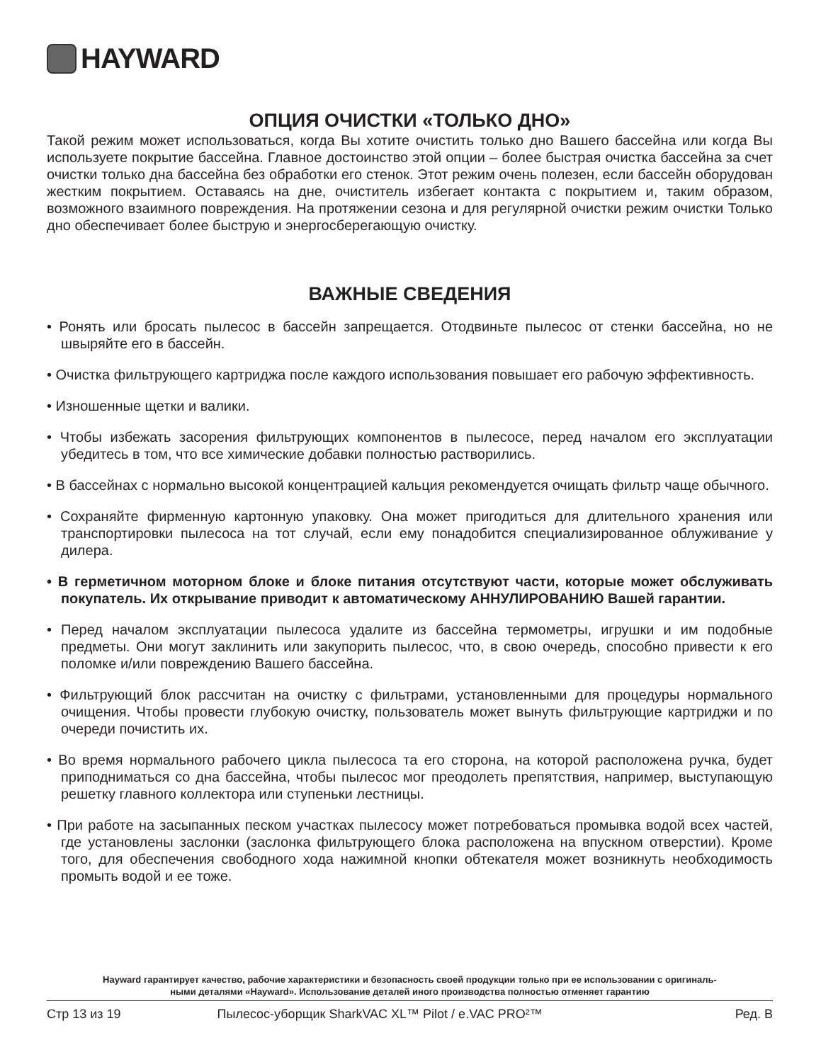HAYWARD
ОПЦИЯ ОЧИСТКИ «ТОЛЬКО ДНО»
Такой режим может использоваться, когда Вы хотите очистить только дно Вашего бассейна или когда Вы используете покрытие бассейна. Главное достоинство этой опции – более быстрая очистка бассейна за счет очистки только дна бассейна без обработки его стенок. Этот режим очень полезен, если бассейн оборудован жестким покрытием. Оставаясь на дне, очиститель избегает контакта с покрытием и, таким образом, возможного взаимного повреждения. На протяжении сезона и для регулярной очистки режим очистки Только дно обеспечивает более быструю и энергосберегающую очистку.
ВАЖНЫЕ СВЕДЕНИЯ
• Ронять или бросать пылесос в бассейн запрещается. Отодвиньте пылесос от стенки бассейна, но не швыряйте его в бассейн.
• Очистка фильтрующего картриджа после каждого использования повышает его рабочую эффективность.
• Изношенные щетки и валики.
• Чтобы избежать засорения фильтрующих компонентов в пылесосе, перед началом его эксплуатации убедитесь в том, что все химические добавки полностью растворились.
• В бассейнах с нормально высокой концентрацией кальция рекомендуется очищать фильтр чаще обычного.
• Сохраняйте фирменную картонную упаковку. Она может пригодиться для длительного хранения или транспортировки пылесоса на тот случай, если ему понадобится специализированное облуживание у дилера.
• В герметичном моторном блоке и блоке питания отсутствуют части, которые может обслуживать покупатель. Их открывание приводит к автоматическому АННУЛИРОВАНИЮ Вашей гарантии.
• Перед началом эксплуатации пылесоса удалите из бассейна термометры, игрушки и им подобные предметы. Они могут заклинить или закупорить пылесос, что, в свою очередь, способно привести к его поломке и/или повреждению Вашего бассейна.
• Фильтрующий блок рассчитан на очистку с фильтрами, установленными для процедуры нормального очищения. Чтобы провести глубокую очистку, пользователь может вынуть фильтрующие картриджи и по очереди почистить их.
• Во время нормального рабочего цикла пылесоса та его сторона, на которой расположена ручка, будет приподниматься со дна бассейна, чтобы пылесос мог преодолеть препятствия, например, выступающую решетку главного коллектора или ступеньки лестницы.
• При работе на засыпанных песком участках пылесосу может потребоваться промывка водой всех частей, где установлены заслонки (заслонка фильтрующего блока расположена на впускном отверстии). Кроме того, для обеспечения свободного хода нажимной кнопки обтекателя может возникнуть необходимость промыть водой и ее тоже.
Hayward гарантирует качество, рабочие характеристики и безопасность своей продукции только при ее использовании с оригиналь-
ными деталями «Hayward». Использование деталей иного производства полностью отменяет гарантию
Стр 13 из 19 Пылесос-уборщик SharkVAC XL™ Pilot / e.VAC PRO²™ Ред. B